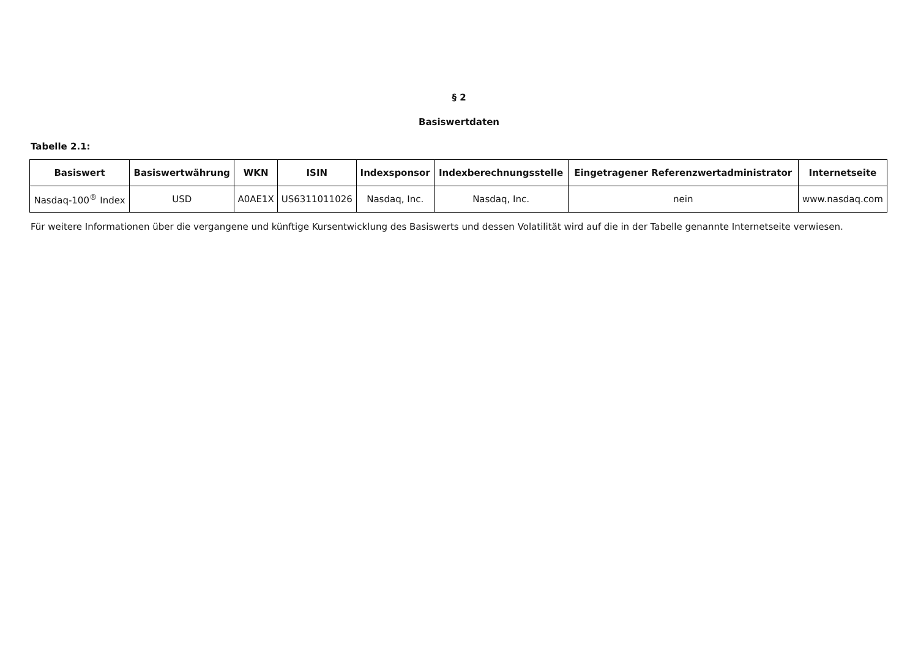§ 2
Basiswertdaten
Tabelle 2.1:
| Basiswert | Basiswertwährung | WKN | ISIN | Indexsponsor | Indexberechnungsstelle | Eingetragener Referenzwertadministrator | Internetseite |
| --- | --- | --- | --- | --- | --- | --- | --- |
| Nasdaq-100<sup>®</sup> Index | USD | A0AE1X | US6311011026 | Nasdaq, Inc. | Nasdaq, Inc. | nein | www.nasdaq.com |
Für weitere Informationen über die vergangene und künftige Kursentwicklung des Basiswerts und dessen Volatilität wird auf die in der Tabelle genannte Internetseite verwiesen.